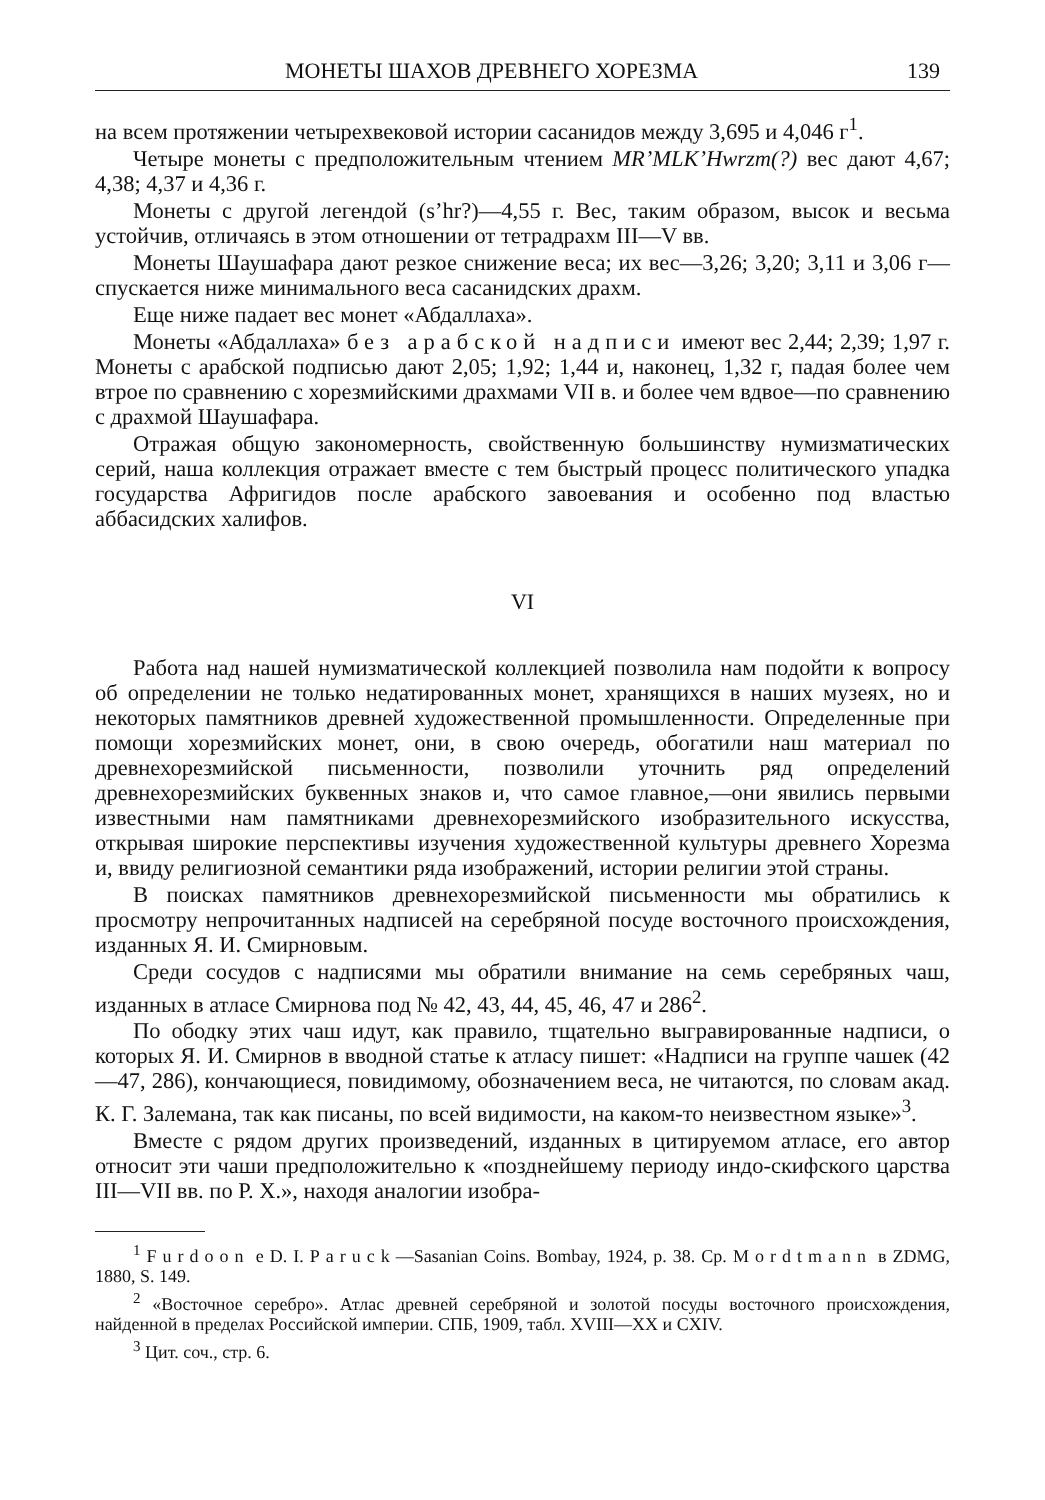МОНЕТЫ ШАХОВ ДРЕВНЕГО ХОРЕЗМА 139
на всем протяжении четырехвековой истории сасанидов между 3,695 и 4,046 г<sup>1</sup>.
Четыре монеты с предположительным чтением MR’MLK’Hwrzm(?) вес дают 4,67; 4,38; 4,37 и 4,36 г.
Монеты с другой легендой (s’hr?)—4,55 г. Вес, таким образом, высок и весьма устойчив, отличаясь в этом отношении от тетрадрахм III—V вв.
Монеты Шаушафара дают резкое снижение веса; их вес—3,26; 3,20; 3,11 и 3,06 г—спускается ниже минимального веса сасанидских драхм.
Еще ниже падает вес монет «Абдаллаха».
Монеты «Абдаллаха» без арабской надписи имеют вес 2,44; 2,39; 1,97 г. Монеты с арабской подписью дают 2,05; 1,92; 1,44 и, наконец, 1,32 г, падая более чем втрое по сравнению с хорезмийскими драхмами VII в. и более чем вдвое—по сравнению с драхмой Шаушафара.
Отражая общую закономерность, свойственную большинству нумизматических серий, наша коллекция отражает вместе с тем быстрый процесс политического упадка государства Афригидов после арабского завоевания и особенно под властью аббасидских халифов.
VI
Работа над нашей нумизматической коллекцией позволила нам подойти к вопросу об определении не только недатированных монет, хранящихся в наших музеях, но и некоторых памятников древней художественной промышленности. Определенные при помощи хорезмийских монет, они, в свою очередь, обогатили наш материал по древнехорезмийской письменности, позволили уточнить ряд определений древнехорезмийских буквенных знаков и, что самое главное,—они явились первыми известными нам памятниками древнехорезмийского изобразительного искусства, открывая широкие перспективы изучения художественной культуры древнего Хорезма и, ввиду религиозной семантики ряда изображений, истории религии этой страны.
В поисках памятников древнехорезмийской письменности мы обратились к просмотру непрочитанных надписей на серебряной посуде восточного происхождения, изданных Я. И. Смирновым.
Среди сосудов с надписями мы обратили внимание на семь серебряных чаш, изданных в атласе Смирнова под № 42, 43, 44, 45, 46, 47 и 286<sup>2</sup>.
По ободку этих чаш идут, как правило, тщательно выгравированные надписи, о которых Я. И. Смирнов в вводной статье к атласу пишет: «Надписи на группе чашек (42—47, 286), кончающиеся, повидимому, обозначением веса, не читаются, по словам акад. К. Г. Залемана, так как писаны, по всей видимости, на каком-то неизвестном языке»<sup>3</sup>.
Вместе с рядом других произведений, изданных в цитируемом атласе, его автор относит эти чаши предположительно к «позднейшему периоду индо-скифского царства III—VII вв. по Р. Х.», находя аналогии изобра-
<sup>1</sup> Furdoon e D. I. Paruck—Sasanian Coins. Bombay, 1924, p. 38. Ср. Mordtmann в ZDMG, 1880, S. 149.
<sup>2</sup> «Восточное серебро». Атлас древней серебряной и золотой посуды восточного происхождения, найденной в пределах Российской империи. СПБ, 1909, табл. XVIII—XX и CXIV.
<sup>3</sup> Цит. соч., стр. 6.